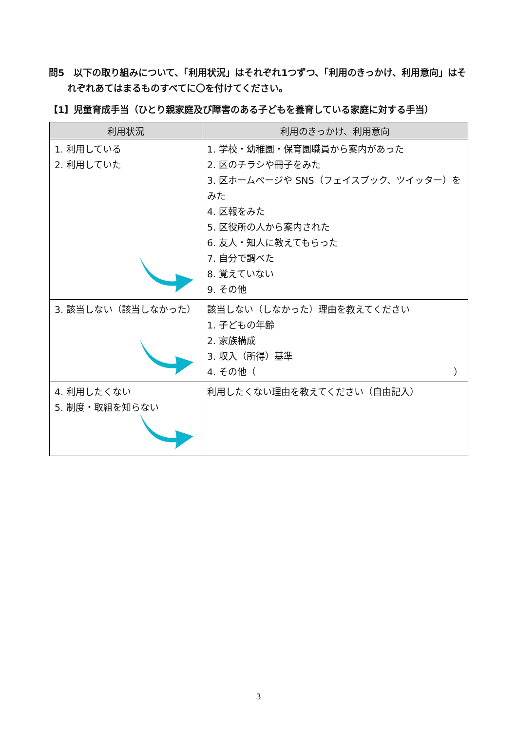問5　以下の取り組みについて、「利用状況」はそれぞれ1つずつ、「利用のきっかけ、利用意向」はそ
れぞれあてはまるものすべてに〇を付けてください。
【1】児童育成手当（ひとり親家庭及び障害のある子どもを養育している家庭に対する手当）
| 利用状況 | 利用のきっかけ、利用意向 |
| --- | --- |
| 1. 利用している 2. 利用していた | 1. 学校・幼稚園・保育園職員から案内があった 2. 区のチラシや冊子をみた 3. 区ホームページや SNS（フェイスブック、ツイッター）をみた 4. 区報をみた 5. 区役所の人から案内された 6. 友人・知人に教えてもらった 7. 自分で調べた 8. 覚えていない 9. その他 |
| 3. 該当しない（該当しなかった） | 該当しない（しなかった）理由を教えてください 1. 子どもの年齢 2. 家族構成 3. 収入（所得）基準 4. その他（ ） |
| 4. 利用したくない 5. 制度・取組を知らない | 利用したくない理由を教えてください（自由記入） |
3